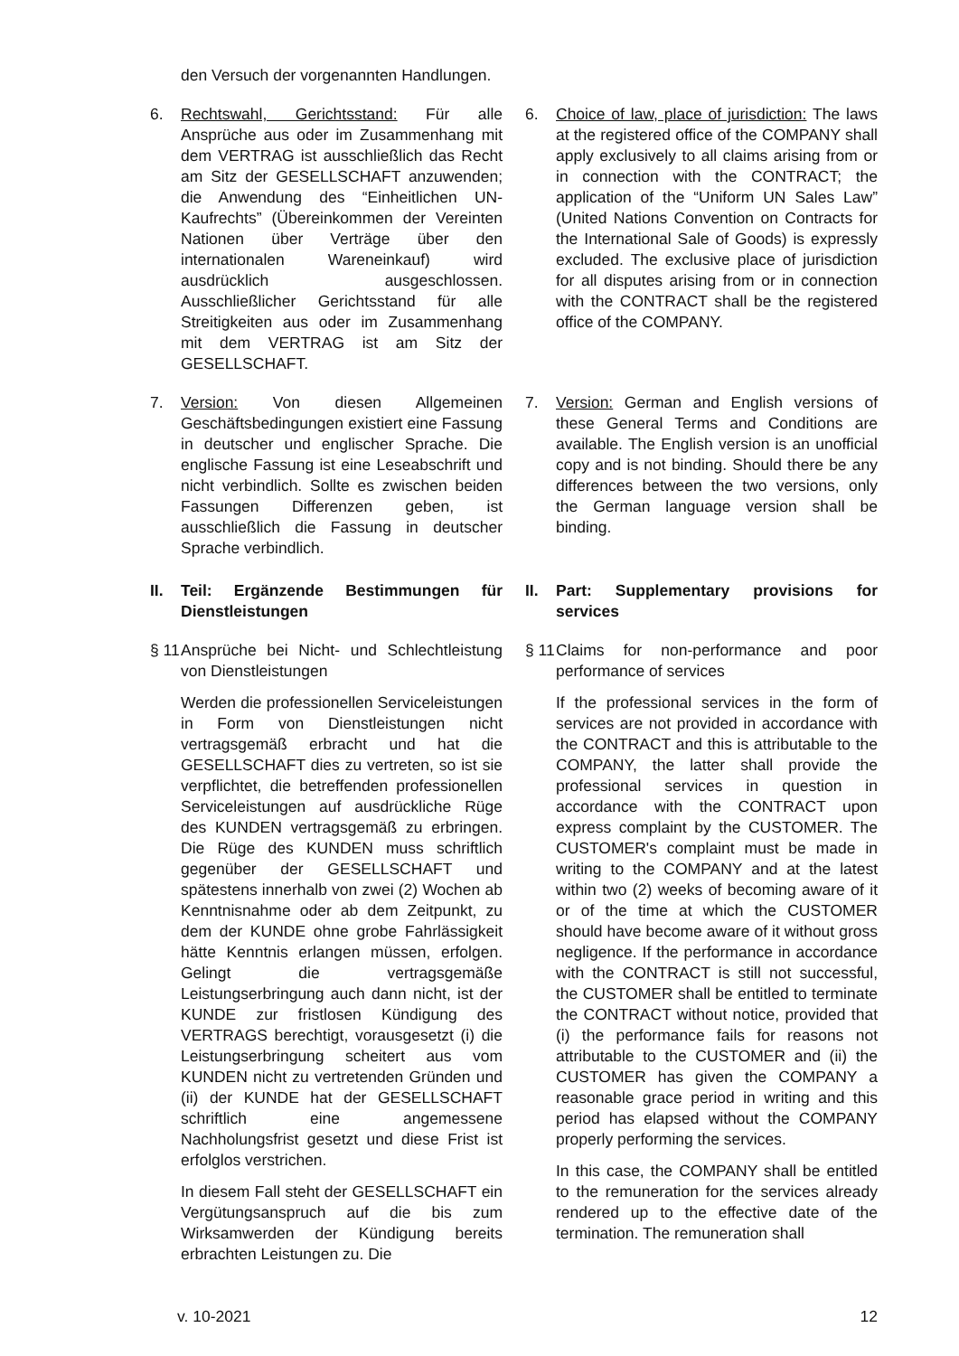den Versuch der vorgenannten Handlungen.
6. Rechtswahl, Gerichtsstand: Für alle Ansprüche aus oder im Zusammenhang mit dem VERTRAG ist ausschließlich das Recht am Sitz der GESELLSCHAFT anzuwenden; die Anwendung des “Einheitlichen UN-Kaufrechts” (Übereinkommen der Vereinten Nationen über Verträge über den internationalen Wareneinkauf) wird ausdrücklich ausgeschlossen. Ausschließlicher Gerichtsstand für alle Streitigkeiten aus oder im Zusammenhang mit dem VERTRAG ist am Sitz der GESELLSCHAFT.
6. Choice of law, place of jurisdiction: The laws at the registered office of the COMPANY shall apply exclusively to all claims arising from or in connection with the CONTRACT; the application of the “Uniform UN Sales Law” (United Nations Convention on Contracts for the International Sale of Goods) is expressly excluded. The exclusive place of jurisdiction for all disputes arising from or in connection with the CONTRACT shall be the registered office of the COMPANY.
7. Version: Von diesen Allgemeinen Geschäftsbedingungen existiert eine Fassung in deutscher und englischer Sprache. Die englische Fassung ist eine Leseabschrift und nicht verbindlich. Sollte es zwischen beiden Fassungen Differenzen geben, ist ausschließlich die Fassung in deutscher Sprache verbindlich.
7. Version: German and English versions of these General Terms and Conditions are available. The English version is an unofficial copy and is not binding. Should there be any differences between the two versions, only the German language version shall be binding.
II. Teil: Ergänzende Bestimmungen für Dienstleistungen
II. Part: Supplementary provisions for services
§ 11
Ansprüche bei Nicht- und Schlechtleistung von Dienstleistungen
Werden die professionellen Serviceleistungen in Form von Dienstleistungen nicht vertragsgemäß erbracht und hat die GESELLSCHAFT dies zu vertreten, so ist sie verpflichtet, die betreffenden professionellen Serviceleistungen auf ausdrückliche Rüge des KUNDEN vertragsgemäß zu erbringen. Die Rüge des KUNDEN muss schriftlich gegenüber der GESELLSCHAFT und spätestens innerhalb von zwei (2) Wochen ab Kenntnisnahme oder ab dem Zeitpunkt, zu dem der KUNDE ohne grobe Fahrlässigkeit hätte Kenntnis erlangen müssen, erfolgen. Gelingt die vertragsgemäße Leistungserbringung auch dann nicht, ist der KUNDE zur fristlosen Kündigung des VERTRAGS berechtigt, vorausgesetzt (i) die Leistungserbringung scheitert aus vom KUNDEN nicht zu vertretenden Gründen und (ii) der KUNDE hat der GESELLSCHAFT schriftlich eine angemessene Nachholungsfrist gesetzt und diese Frist ist erfolglos verstrichen.
In diesem Fall steht der GESELLSCHAFT ein Vergütungsanspruch auf die bis zum Wirksamwerden der Kündigung bereits erbrachten Leistungen zu. Die
§ 11
Claims for non-performance and poor performance of services
If the professional services in the form of services are not provided in accordance with the CONTRACT and this is attributable to the COMPANY, the latter shall provide the professional services in question in accordance with the CONTRACT upon express complaint by the CUSTOMER. The CUSTOMER's complaint must be made in writing to the COMPANY and at the latest within two (2) weeks of becoming aware of it or of the time at which the CUSTOMER should have become aware of it without gross negligence. If the performance in accordance with the CONTRACT is still not successful, the CUSTOMER shall be entitled to terminate the CONTRACT without notice, provided that (i) the performance fails for reasons not attributable to the CUSTOMER and (ii) the CUSTOMER has given the COMPANY a reasonable grace period in writing and this period has elapsed without the COMPANY properly performing the services.
In this case, the COMPANY shall be entitled to the remuneration for the services already rendered up to the effective date of the termination. The remuneration shall
v. 10-2021 12